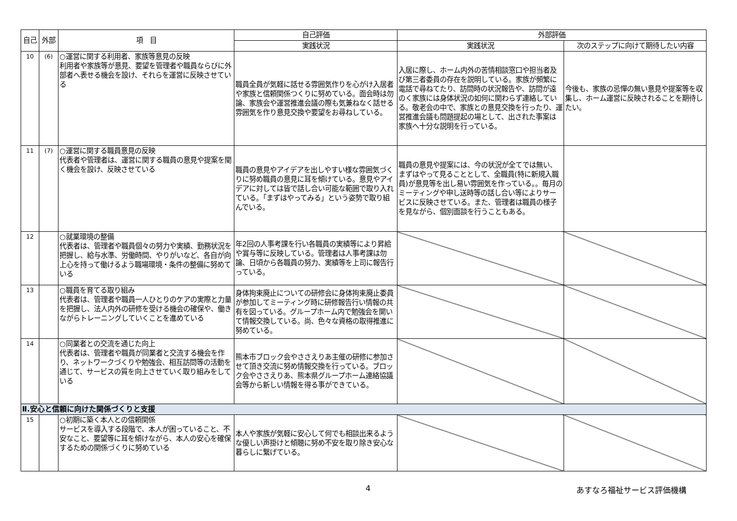| 自己 | 外部 | 項 目 | 自己評価 | 外部評価 | |
| --- | --- | --- | --- | --- | --- |
| | | | 実践状況 | 実践状況 | 次のステップに向けて期待したい内容 |
| 10 | (6) | ○運営に関する利用者、家族等意見の反映 利用者や家族等が意見、要望を管理者や職員ならびに外部者へ表せる機会を設け、それらを運営に反映させている | 職員全員が気軽に話せる雰囲気作りを心がけ入居者や家族と信頼関係つくりに努めている。面会時は勿論、家族会や運営推進会議の際も気兼ねなく話せる雰囲気を作り意見交換や要望をお尋ねしている。 | 入居に際し、ホーム内外の苦情相談窓口や担当者及び第三者委員の存在を説明している。家族が頻繁に電話で尋ねてたり、訪問時の状況報告や、訪問が遠のく家族には身体状況の如何に関わらず連絡している。敬老会の中で、家族との意見交換を行ったり、運営推進会議も問題提起の場として、出された事案は家族へ十分な説明を行っている。 | 今後も、家族の忌憚の無い意見や提案等を収集し、ホーム運営に反映されることを期待したい。 |
| 11 | (7) | ○運営に関する職員意見の反映 代表者や管理者は、運営に関する職員の意見や提案を聞く機会を設け、反映させている | 職員の意見やアイデアを出しやすい様な雰囲気づくりに努め職員の意見に耳を傾けている。意見やアイデアに対しては皆で話し合い可能な範囲で取り入れている。「まずはやってみる」という姿勢で取り組んでいる。 | 職員の意見や提案には、今の状況が全てでは無い、まずはやって見ることとして、全職員(特に新規入職員)が意見等を出し易い雰囲気を作っている。。毎月の ミーティングや申し送時等の話し合い等によりサービスに反映させている。また、管理者は職員の様子を見ながら、個別面談を行うこともある。 | |
| 12 | | ○就業環境の整備 代表者は、管理者や職員個々の努力や実績、勤務状況を把握し、給与水準、労働時間、やりがいなど、各自が向上心を持って働けるよう職場環境・条件の整備に努めている | 年2回の人事考課を行い各職員の実績等により昇給や賞与等に反映している。管理者は人事考課は勿論、日頃から各職員の努力、実績等を上司に報告行っている。 | | |
| 13 | | ○職員を育てる取り組み 代表者は、管理者や職員一人ひとりのケアの実際と力量を把握し、法人内外の研修を受ける機会の確保や、働きながらトレーニングしていくことを進めている | 身体拘束廃止についての研修会に身体拘束廃止委員が参加してミーティング時に研修報告行い情報の共有を図っている。グループホーム内で勉強会を開いて情報交換している。尚、色々な資格の取得推進に努めている。 | | |
| 14 | | ○同業者との交流を通じた向上 代表者は、管理者や職員が同業者と交流する機会を作り、ネットワークづくりや勉強会、相互訪問等の活動を通じて、サービスの質を向上させていく取り組みをしている | 熊本市ブロック会やささえりあ主催の研修に参加させて頂き交流に努め情報交換を行っている。ブロック会やささえりあ、熊本県グループホーム連絡協議会等から新しい情報を得る事ができている。 | | |
| Ⅱ.安心と信頼に向けた関係づくりと支援 | | | | | |
| 15 | | ○初期に築く本人との信頼関係 サービスを導入する段階で、本人が困っていること、不安なこと、要望等に耳を傾けながら、本人の安心を確保するための関係づくりに努めている | 本人や家族が気軽に安心して何でも相談出来るような優しい声掛けと傾聴に努め不安を取り除き安心な暮らしに繋げている。 | | |
4 あすなろ福祉サービス評価機構